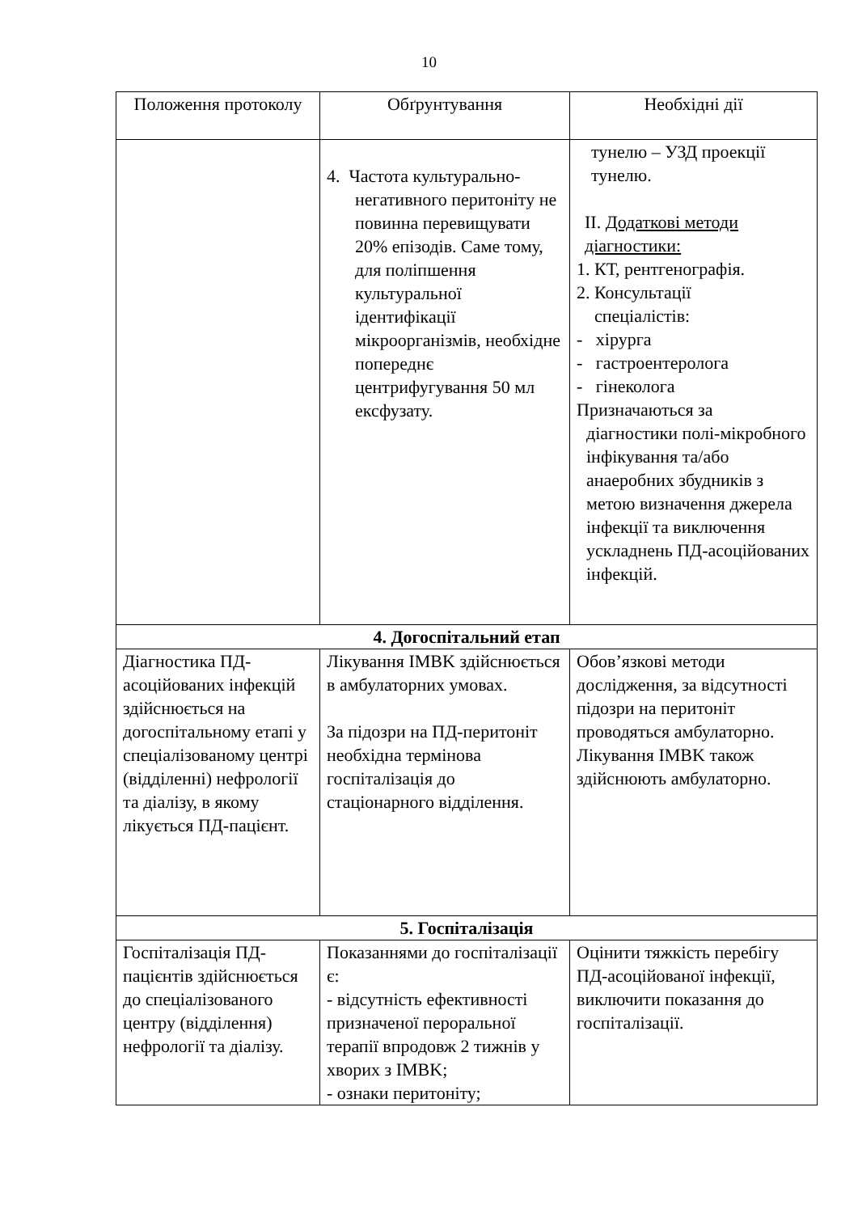10
| Положення протоколу | Обґрунтування | Необхідні дії |
| --- | --- | --- |
| | 4. Частота культурально- негативного перитоніту не повинна перевищувати 20% епізодів. Саме тому, для поліпшення культуральної ідентифікації мікроорганізмів, необхідне попереднє центрифугування 50 мл ексфузату. | тунелю – УЗД проекції тунелю. II. Додаткові методи діагностики: 1. КТ, рентгенографія. 2. Консультації спеціалістів: - хірурга - гастроентеролога - гінеколога Призначаються за діагностики полі-мікробного інфікування та/або анаеробних збудників з метою визначення джерела інфекції та виключення ускладнень ПД-асоційованих інфекцій. |
| 4. Догоспітальний етап | | |
| Діагностика ПД-асоційованих інфекцій здійснюється на догоспітальному етапі у спеціалізованому центрі (відділенні) нефрології та діалізу, в якому лікується ПД-пацієнт. | Лікування IMBK здійснюється в амбулаторних умовах. За підозри на ПД-перитоніт необхідна термінова госпіталізація до стаціонарного відділення. | Обов’язкові методи дослідження, за відсутності підозри на перитоніт проводяться амбулаторно. Лікування IMBK також здійснюють амбулаторно. |
| 5. Госпіталізація | | |
| Госпіталізація ПД-пацієнтів здійснюється до спеціалізованого центру (відділення) нефрології та діалізу. | Показаннями до госпіталізації є: - відсутність ефективності призначеної пероральної терапії впродовж 2 тижнів у хворих з IMBK; - ознаки перитоніту; | Оцінити тяжкість перебігу ПД-асоційованої інфекції, виключити показання до госпіталізації. |